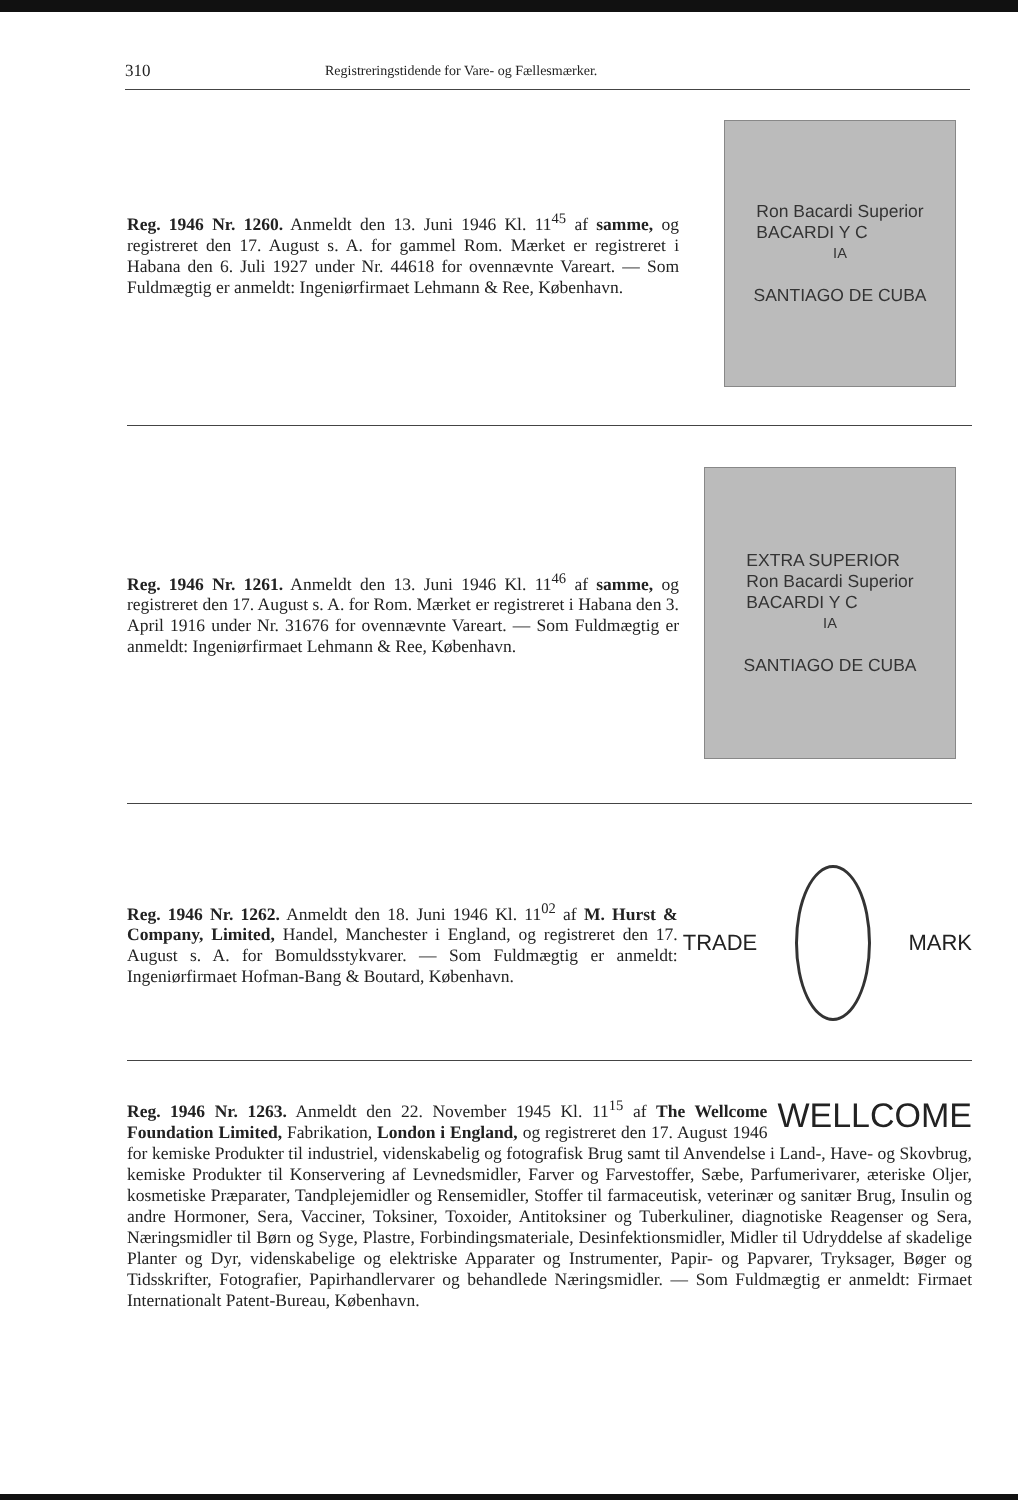310 Registreringstidende for Vare- og Fællesmærker.
Reg. 1946 Nr. 1260. Anmeldt den 13. Juni 1946 Kl. 11<sup>45</sup> af samme, og registreret den 17. August s. A. for gammel Rom. Mærket er registreret i Habana den 6. Juli 1927 under Nr. 44618 for ovennævnte Vareart. — Som Fuldmægtig er anmeldt: Ingeniørfirmaet Lehmann & Ree, København.
Ron Bacardi Superior
BACARDI Y C<sup>IA</sup>
SANTIAGO DE CUBA
Reg. 1946 Nr. 1261. Anmeldt den 13. Juni 1946 Kl. 11<sup>46</sup> af samme, og registreret den 17. August s. A. for Rom. Mærket er registreret i Habana den 3. April 1916 under Nr. 31676 for ovennævnte Vareart. — Som Fuldmægtig er anmeldt: Ingeniørfirmaet Lehmann & Ree, København.
EXTRA SUPERIOR
Ron Bacardi Superior
BACARDI Y C<sup>IA</sup>
SANTIAGO DE CUBA
Reg. 1946 Nr. 1262. Anmeldt den 18. Juni 1946 Kl. 11<sup>02</sup> af M. Hurst & Company, Limited, Handel, Manchester i England, og registreret den 17. August s. A. for Bomuldsstykvarer. — Som Fuldmægtig er anmeldt: Ingeniørfirmaet Hofman-Bang & Boutard, København.
TRADE MARK
WELLCOME Reg. 1946 Nr. 1263. Anmeldt den 22. November 1945 Kl. 11<sup>15</sup> af The Wellcome Foundation Limited, Fabrikation, London i England, og registreret den 17. August 1946 for kemiske Produkter til industriel, videnskabelig og fotografisk Brug samt til Anvendelse i Land-, Have- og Skovbrug, kemiske Produkter til Konservering af Levnedsmidler, Farver og Farvestoffer, Sæbe, Parfumerivarer, æteriske Oljer, kosmetiske Præparater, Tandplejemidler og Rensemidler, Stoffer til farmaceutisk, veterinær og sanitær Brug, Insulin og andre Hormoner, Sera, Vacciner, Toksiner, Toxoider, Antitoksiner og Tuberkuliner, diagnotiske Reagenser og Sera, Næringsmidler til Børn og Syge, Plastre, Forbindingsmateriale, Desinfektionsmidler, Midler til Udryddelse af skadelige Planter og Dyr, videnskabelige og elektriske Apparater og Instrumenter, Papir- og Papvarer, Tryksager, Bøger og Tidsskrifter, Fotografier, Papirhandlervarer og behandlede Næringsmidler. — Som Fuldmægtig er anmeldt: Firmaet Internationalt Patent-Bureau, København.